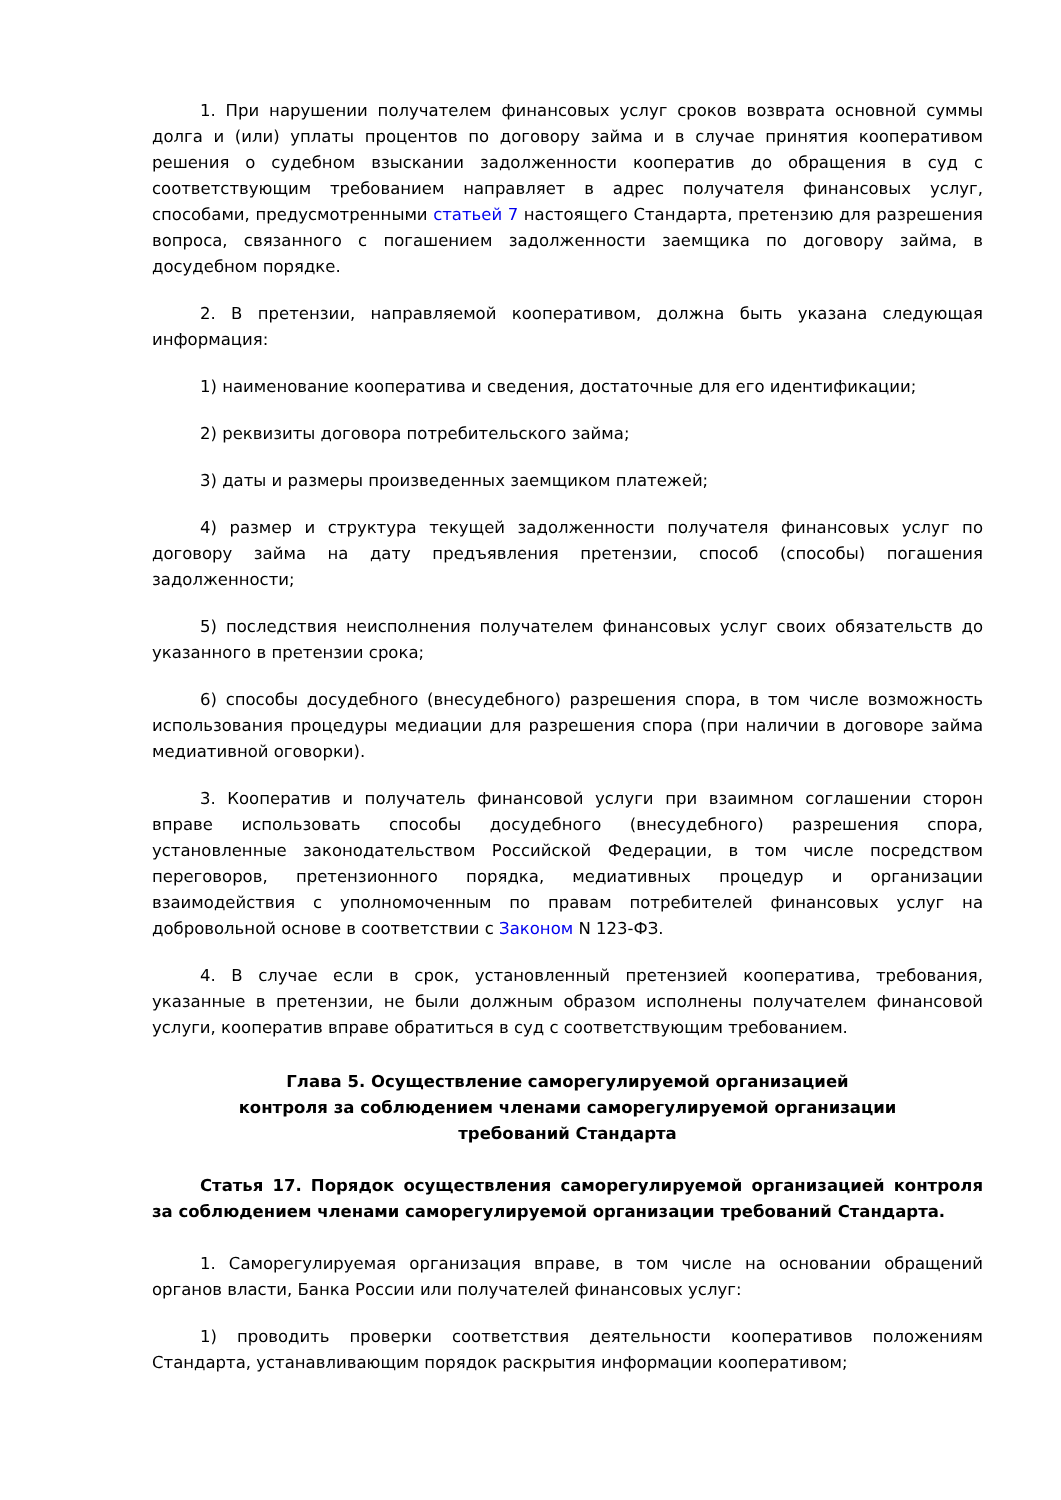1. При нарушении получателем финансовых услуг сроков возврата основной суммы долга и (или) уплаты процентов по договору займа и в случае принятия кооперативом решения о судебном взыскании задолженности кооператив до обращения в суд с соответствующим требованием направляет в адрес получателя финансовых услуг, способами, предусмотренными статьей 7 настоящего Стандарта, претензию для разрешения вопроса, связанного с погашением задолженности заемщика по договору займа, в досудебном порядке.
2. В претензии, направляемой кооперативом, должна быть указана следующая информация:
1) наименование кооператива и сведения, достаточные для его идентификации;
2) реквизиты договора потребительского займа;
3) даты и размеры произведенных заемщиком платежей;
4) размер и структура текущей задолженности получателя финансовых услуг по договору займа на дату предъявления претензии, способ (способы) погашения задолженности;
5) последствия неисполнения получателем финансовых услуг своих обязательств до указанного в претензии срока;
6) способы досудебного (внесудебного) разрешения спора, в том числе возможность использования процедуры медиации для разрешения спора (при наличии в договоре займа медиативной оговорки).
3. Кооператив и получатель финансовой услуги при взаимном соглашении сторон вправе использовать способы досудебного (внесудебного) разрешения спора, установленные законодательством Российской Федерации, в том числе посредством переговоров, претензионного порядка, медиативных процедур и организации взаимодействия с уполномоченным по правам потребителей финансовых услуг на добровольной основе в соответствии с Законом N 123-ФЗ.
4. В случае если в срок, установленный претензией кооператива, требования, указанные в претензии, не были должным образом исполнены получателем финансовой услуги, кооператив вправе обратиться в суд с соответствующим требованием.
Глава 5. Осуществление саморегулируемой организацией
контроля за соблюдением членами саморегулируемой организации
требований Стандарта
Статья 17. Порядок осуществления саморегулируемой организацией контроля за соблюдением членами саморегулируемой организации требований Стандарта.
1. Саморегулируемая организация вправе, в том числе на основании обращений органов власти, Банка России или получателей финансовых услуг:
1) проводить проверки соответствия деятельности кооперативов положениям Стандарта, устанавливающим порядок раскрытия информации кооперативом;